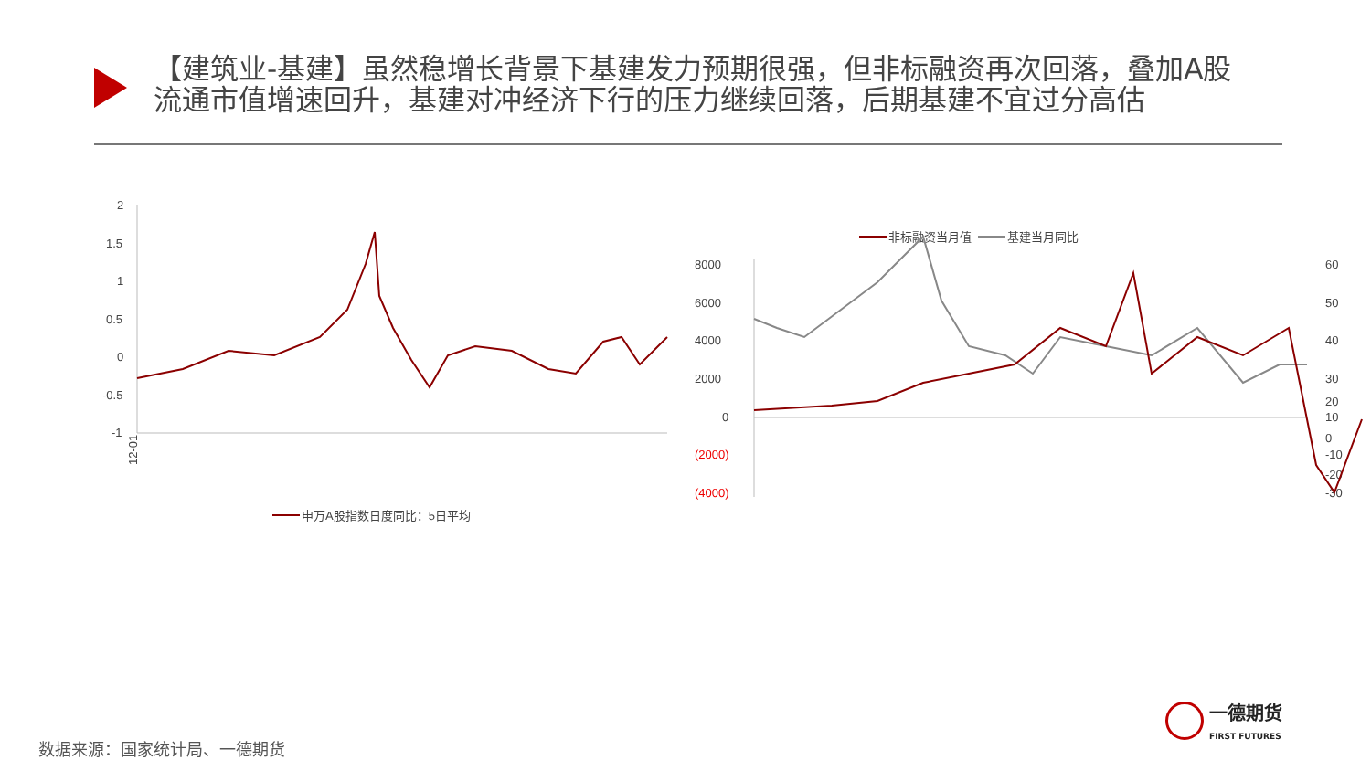【建筑业-基建】虽然稳增长背景下基建发力预期很强，但非标融资再次回落，叠加A股流通市值增速回升，基建对冲经济下行的压力继续回落，后期基建不宜过分高估
2
1.5
1
0.5
0
-0.5
-1
12-01
申万A股指数日度同比：5日平均
非标融资当月值
基建当月同比
8000
6000
4000
2000
0
(2000)
(4000)
60
50
40
30
20
10
0
-10
-20
-30
数据来源：国家统计局、一德期货
一德期货
FIRST FUTURES